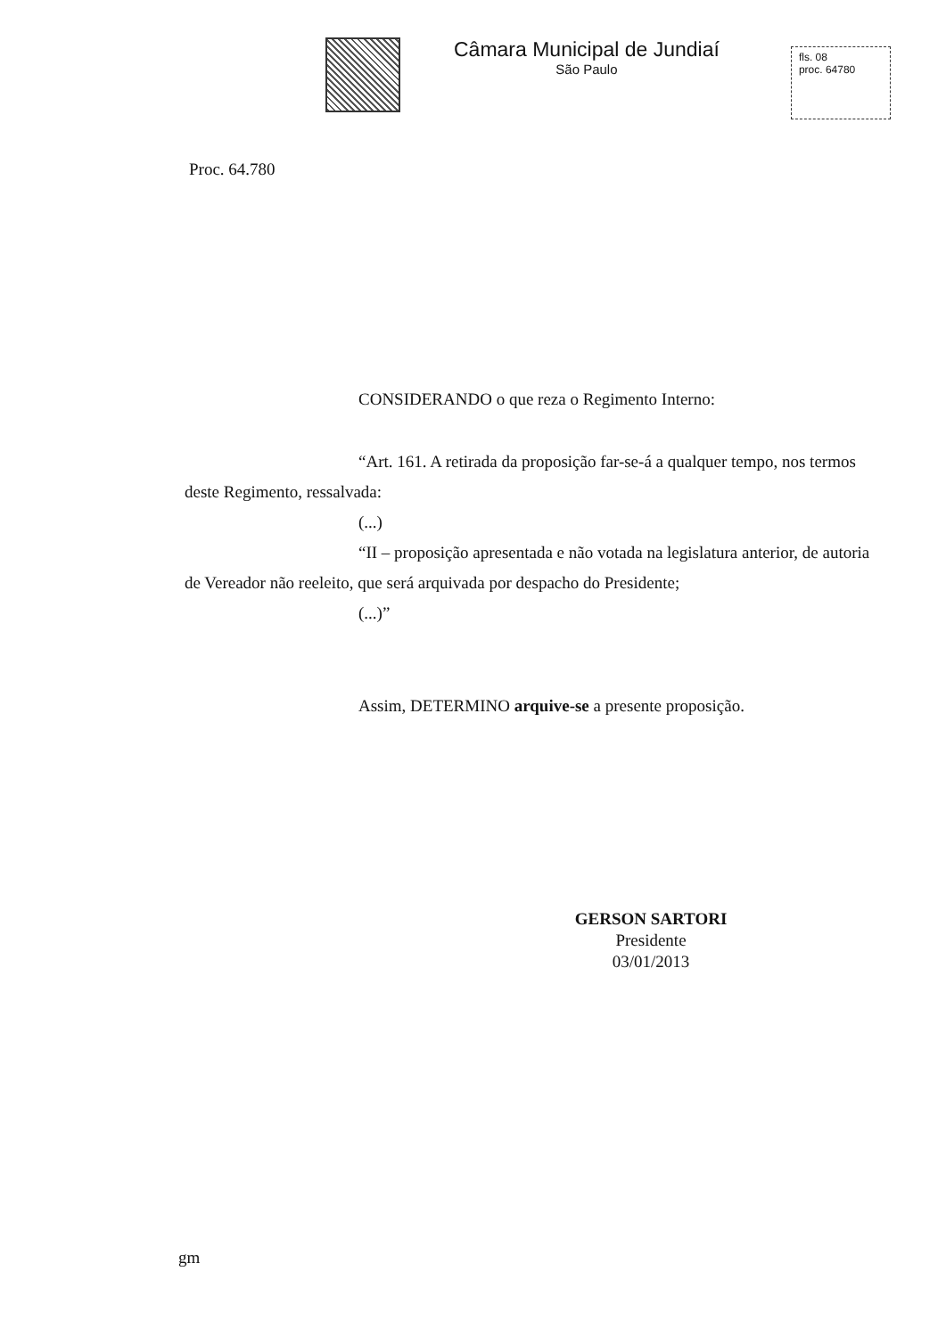Câmara Municipal de Jundiaí
São Paulo
fls. 08
proc. 64780
Proc. 64.780
CONSIDERANDO o que reza o Regimento Interno:
“Art. 161. A retirada da proposição far-se-á a qualquer tempo, nos termos deste Regimento, ressalvada:
(...)
“II – proposição apresentada e não votada na legislatura anterior, de autoria de Vereador não reeleito, que será arquivada por despacho do Presidente;
(...)”
Assim, DETERMINO arquive-se a presente proposição.
GERSON SARTORI
Presidente
03/01/2013
gm